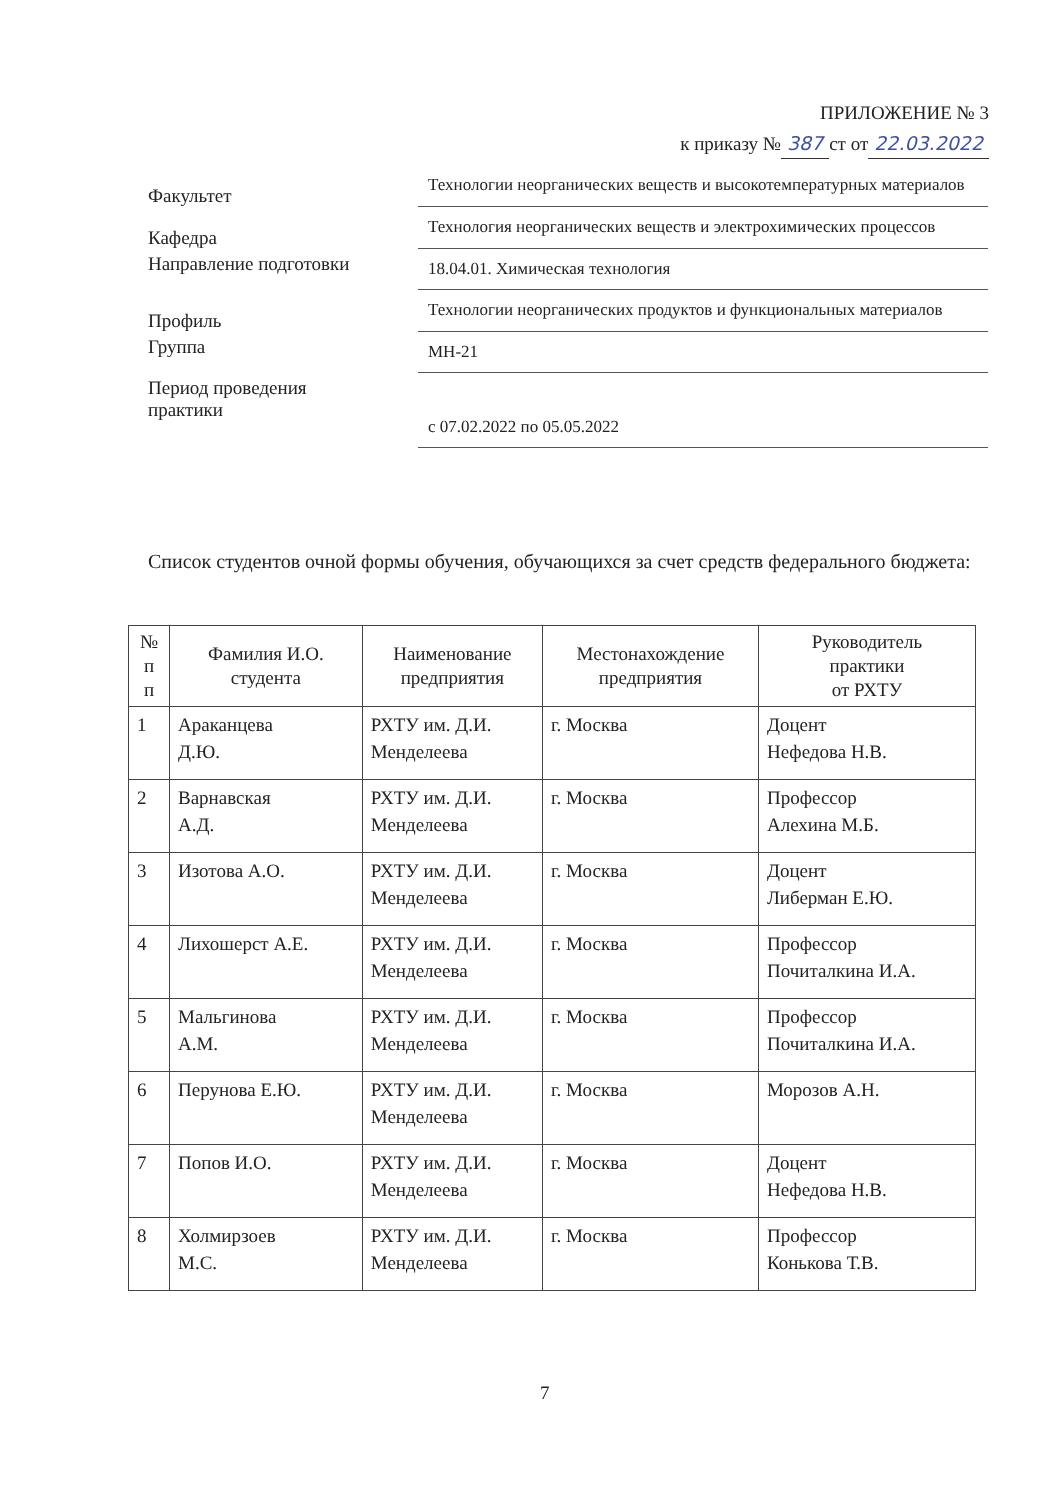ПРИЛОЖЕНИЕ № 3
к приказу № 387 ст от 22.03.2022
Факультет
Технологии неорганических веществ и высокотемпературных материалов
Кафедра
Технология неорганических веществ и электрохимических процессов
Направление подготовки
18.04.01. Химическая технология
Профиль
Технологии неорганических продуктов и функциональных материалов
Группа
МН-21
Период проведения
практики
с 07.02.2022 по 05.05.2022
Список студентов очной формы обучения, обучающихся за счет средств федерального бюджета:
| № п п | Фамилия И.О. студента | Наименование предприятия | Местонахождение предприятия | Руководитель практики от РХТУ |
| --- | --- | --- | --- | --- |
| 1 | Араканцева Д.Ю. | РХТУ им. Д.И. Менделеева | г. Москва | Доцент Нефедова Н.В. |
| 2 | Варнавская А.Д. | РХТУ им. Д.И. Менделеева | г. Москва | Профессор Алехина М.Б. |
| 3 | Изотова А.О. | РХТУ им. Д.И. Менделеева | г. Москва | Доцент Либерман Е.Ю. |
| 4 | Лихошерст А.Е. | РХТУ им. Д.И. Менделеева | г. Москва | Профессор Почиталкина И.А. |
| 5 | Мальгинова А.М. | РХТУ им. Д.И. Менделеева | г. Москва | Профессор Почиталкина И.А. |
| 6 | Перунова Е.Ю. | РХТУ им. Д.И. Менделеева | г. Москва | Морозов А.Н. |
| 7 | Попов И.О. | РХТУ им. Д.И. Менделеева | г. Москва | Доцент Нефедова Н.В. |
| 8 | Холмирзоев М.С. | РХТУ им. Д.И. Менделеева | г. Москва | Профессор Конькова Т.В. |
7